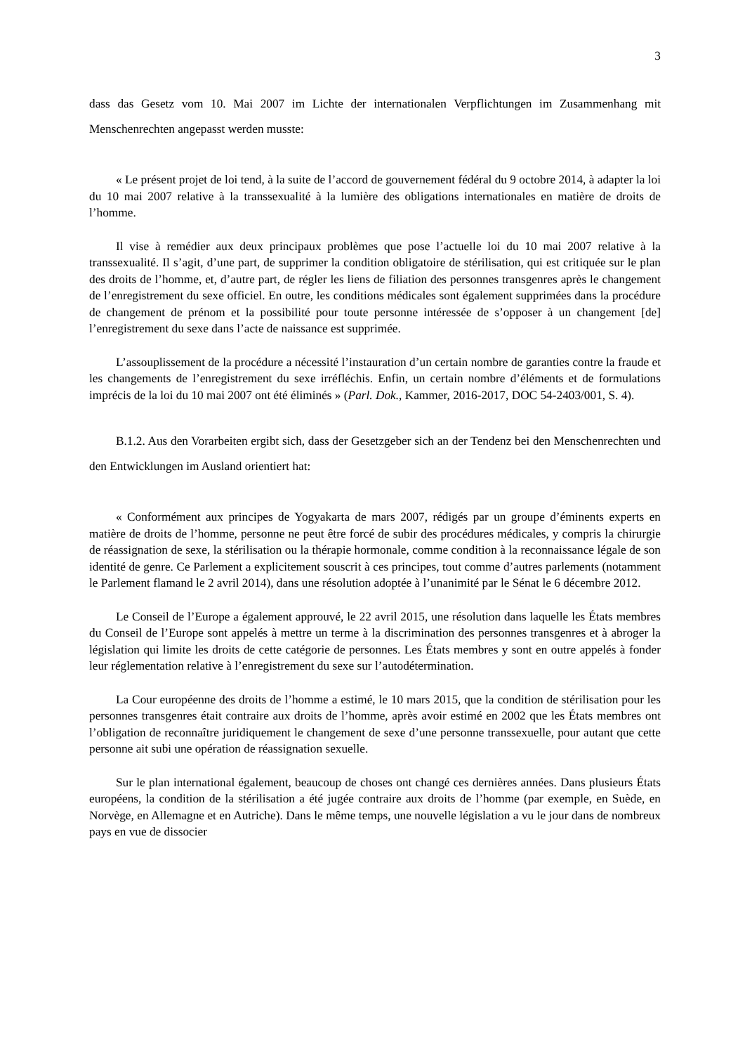3
dass das Gesetz vom 10. Mai 2007 im Lichte der internationalen Verpflichtungen im Zusammenhang mit Menschenrechten angepasst werden musste:
« Le présent projet de loi tend, à la suite de l’accord de gouvernement fédéral du 9 octobre 2014, à adapter la loi du 10 mai 2007 relative à la transsexualité à la lumière des obligations internationales en matière de droits de l’homme.
Il vise à remédier aux deux principaux problèmes que pose l’actuelle loi du 10 mai 2007 relative à la transsexualité. Il s’agit, d’une part, de supprimer la condition obligatoire de stérilisation, qui est critiquée sur le plan des droits de l’homme, et, d’autre part, de régler les liens de filiation des personnes transgenres après le changement de l’enregistrement du sexe officiel. En outre, les conditions médicales sont également supprimées dans la procédure de changement de prénom et la possibilité pour toute personne intéressée de s’opposer à un changement [de] l’enregistrement du sexe dans l’acte de naissance est supprimée.
L’assouplissement de la procédure a nécessité l’instauration d’un certain nombre de garanties contre la fraude et les changements de l’enregistrement du sexe irréfléchis. Enfin, un certain nombre d’éléments et de formulations imprécis de la loi du 10 mai 2007 ont été éliminés » (Parl. Dok., Kammer, 2016-2017, DOC 54-2403/001, S. 4).
B.1.2. Aus den Vorarbeiten ergibt sich, dass der Gesetzgeber sich an der Tendenz bei den Menschenrechten und den Entwicklungen im Ausland orientiert hat:
« Conformément aux principes de Yogyakarta de mars 2007, rédigés par un groupe d’éminents experts en matière de droits de l’homme, personne ne peut être forcé de subir des procédures médicales, y compris la chirurgie de réassignation de sexe, la stérilisation ou la thérapie hormonale, comme condition à la reconnaissance légale de son identité de genre. Ce Parlement a explicitement souscrit à ces principes, tout comme d’autres parlements (notamment le Parlement flamand le 2 avril 2014), dans une résolution adoptée à l’unanimité par le Sénat le 6 décembre 2012.
Le Conseil de l’Europe a également approuvé, le 22 avril 2015, une résolution dans laquelle les États membres du Conseil de l’Europe sont appelés à mettre un terme à la discrimination des personnes transgenres et à abroger la législation qui limite les droits de cette catégorie de personnes. Les États membres y sont en outre appelés à fonder leur réglementation relative à l’enregistrement du sexe sur l’autodétermination.
La Cour européenne des droits de l’homme a estimé, le 10 mars 2015, que la condition de stérilisation pour les personnes transgenres était contraire aux droits de l’homme, après avoir estimé en 2002 que les États membres ont l’obligation de reconnaître juridiquement le changement de sexe d’une personne transsexuelle, pour autant que cette personne ait subi une opération de réassignation sexuelle.
Sur le plan international également, beaucoup de choses ont changé ces dernières années. Dans plusieurs États européens, la condition de la stérilisation a été jugée contraire aux droits de l’homme (par exemple, en Suède, en Norvège, en Allemagne et en Autriche). Dans le même temps, une nouvelle législation a vu le jour dans de nombreux pays en vue de dissocier